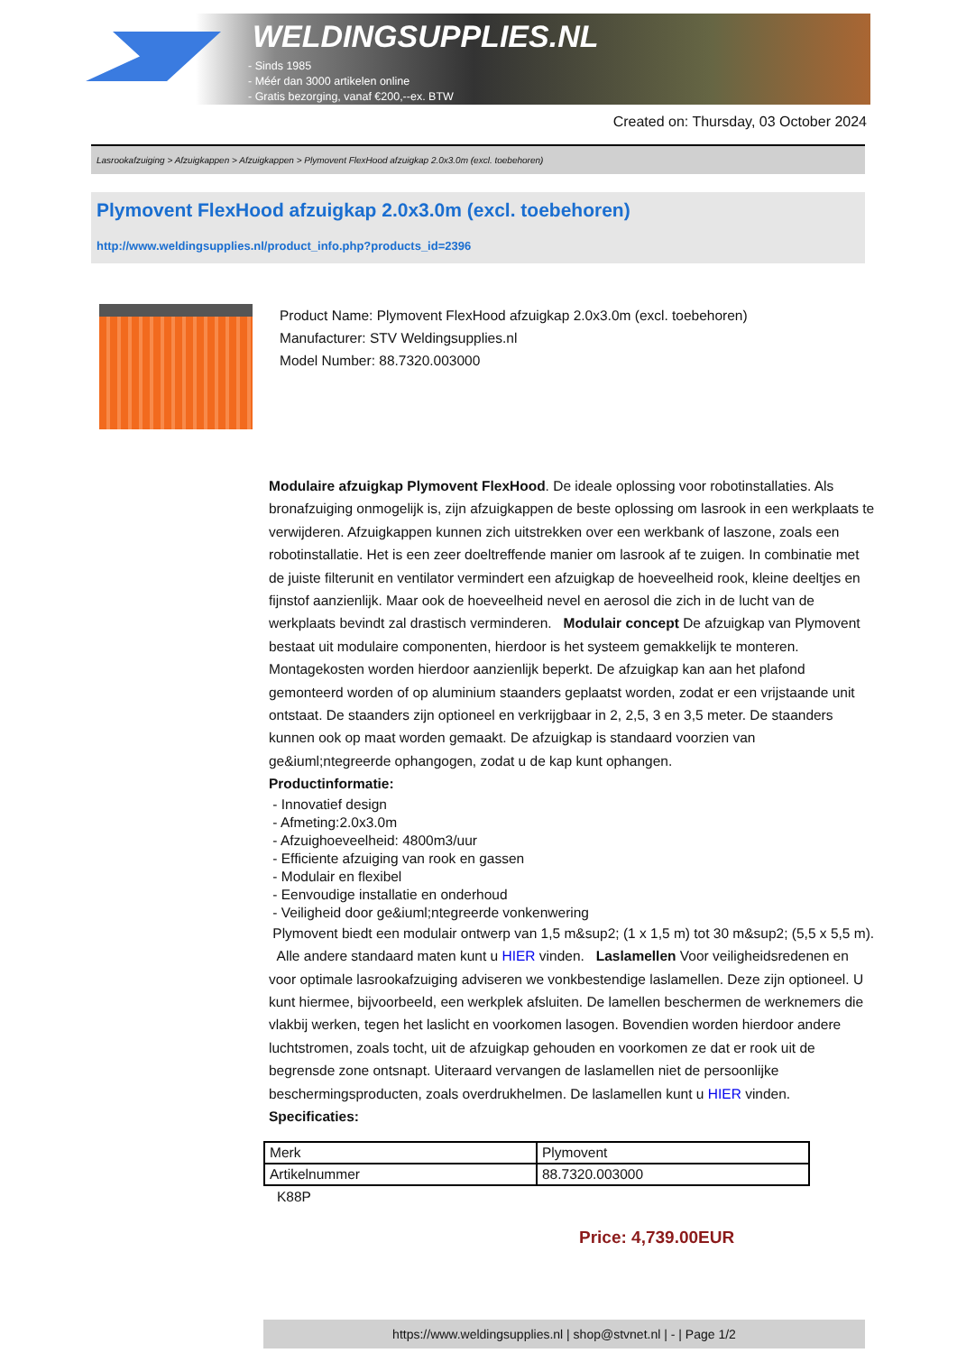WELDINGSUPPLIES.NL
- Sinds 1985
- Méér dan 3000 artikelen online
- Gratis bezorging, vanaf €200,--ex. BTW
Created on: Thursday, 03 October 2024
Lasrookafzuiging > Afzuigkappen > Afzuigkappen > Plymovent FlexHood afzuigkap 2.0x3.0m (excl. toebehoren)
Plymovent FlexHood afzuigkap 2.0x3.0m (excl. toebehoren)
http://www.weldingsupplies.nl/product_info.php?products_id=2396
Product Name: Plymovent FlexHood afzuigkap 2.0x3.0m (excl. toebehoren)
Manufacturer: STV Weldingsupplies.nl
Model Number: 88.7320.003000
Modulaire afzuigkap Plymovent FlexHood. De ideale oplossing voor robotinstallaties. Als bronafzuiging onmogelijk is, zijn afzuigkappen de beste oplossing om lasrook in een werkplaats te verwijderen. Afzuigkappen kunnen zich uitstrekken over een werkbank of laszone, zoals een robotinstallatie. Het is een zeer doeltreffende manier om lasrook af te zuigen. In combinatie met de juiste filterunit en ventilator vermindert een afzuigkap de hoeveelheid rook, kleine deeltjes en fijnstof aanzienlijk. Maar ook de hoeveelheid nevel en aerosol die zich in de lucht van de werkplaats bevindt zal drastisch verminderen. Modulair concept De afzuigkap van Plymovent bestaat uit modulaire componenten, hierdoor is het systeem gemakkelijk te monteren. Montagekosten worden hierdoor aanzienlijk beperkt. De afzuigkap kan aan het plafond gemonteerd worden of op aluminium staanders geplaatst worden, zodat er een vrijstaande unit ontstaat. De staanders zijn optioneel en verkrijgbaar in 2, 2,5, 3 en 3,5 meter. De staanders kunnen ook op maat worden gemaakt. De afzuigkap is standaard voorzien van ge&iuml;ntegreerde ophangogen, zodat u de kap kunt ophangen.
Productinformatie:
- Innovatief design
- Afmeting:2.0x3.0m
- Afzuighoeveelheid: 4800m3/uur
- Efficiente afzuiging van rook en gassen
- Modulair en flexibel
- Eenvoudige installatie en onderhoud
- Veiligheid door ge&iuml;ntegreerde vonkenwering
Plymovent biedt een modulair ontwerp van 1,5 m&sup2; (1 x 1,5 m) tot 30 m&sup2; (5,5 x 5,5 m).
Alle andere standaard maten kunt u HIER vinden. Laslamellen Voor veiligheidsredenen en voor optimale lasrookafzuiging adviseren we vonkbestendige laslamellen. Deze zijn optioneel. U kunt hiermee, bijvoorbeeld, een werkplek afsluiten. De lamellen beschermen de werknemers die vlakbij werken, tegen het laslicht en voorkomen lasogen. Bovendien worden hierdoor andere luchtstromen, zoals tocht, uit de afzuigkap gehouden en voorkomen ze dat er rook uit de begrensde zone ontsnapt. Uiteraard vervangen de laslamellen niet de persoonlijke beschermingsproducten, zoals overdrukhelmen. De laslamellen kunt u HIER vinden. Specificaties:
| Merk | Plymovent |
| Artikelnummer | 88.7320.003000 |
K88P
Price: 4,739.00EUR
https://www.weldingsupplies.nl | shop@stvnet.nl | - | Page 1/2